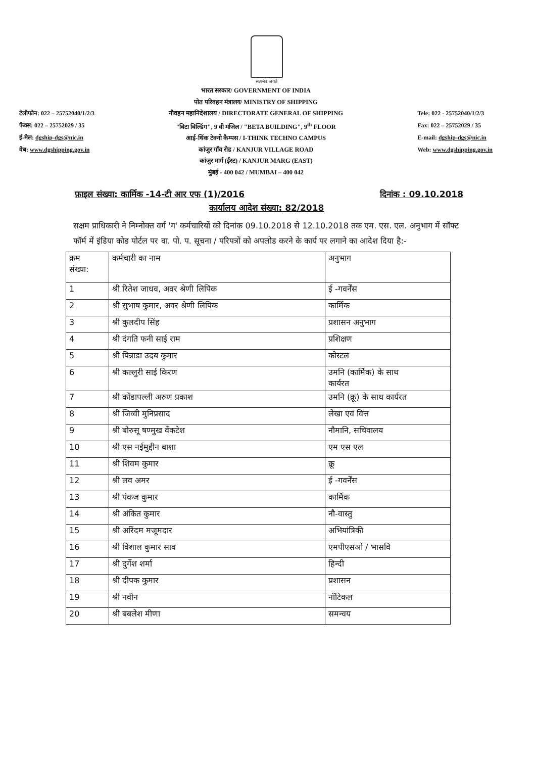सत्यमेव जयते
टेलीफोन: 022 – 25752040/1/2/3
फैक्स: 022 – 25752029 / 35
ई-मेल: dgship-dgs@nic.in
वेब: www.dgshipping.gov.in
भारत सरकार/ GOVERNMENT OF INDIA
पोत परिवहन मंत्रालय/ MINISTRY OF SHIPPING
नौवहन महानिदेशालय / DIRECTORATE GENERAL OF SHIPPING
"बिटा बिल्डिंग", 9 वी मंजिल / "BETA BUILDING", 9<sup>th</sup> FLOOR
आई-थिंक टेक्नो कैम्पस / I-THINK TECHNO CAMPUS
कांजुर गाँव रोड / KANJUR VILLAGE ROAD
कांजुर मार्ग (ईस्ट) / KANJUR MARG (EAST)
मुंबई - 400 042 / MUMBAI – 400 042
Tele: 022 - 25752040/1/2/3
Fax: 022 – 25752029 / 35
E-mail: dgship-dgs@nic.in
Web: www.dgshipping.gov.in
फ़ाइल संख्या: कार्मिक -14-टी आर एफ (1)/2016 दिनांक : 09.10.2018
कार्यालय आदेश संख्या: 82/2018
सक्षम प्राधिकारी ने निम्नोक्त वर्ग 'ग' कर्मचारियों को दिनांक 09.10.2018 से 12.10.2018 तक एम. एस. एल. अनुभाग में सॉफ्ट फॉर्म में इंडिया कोड पोर्टल पर वा. पो. प. सूचना / परिपत्रों को अपलोड करने के कार्य पर लगाने का आदेश दिया है:-
| क्रम संख्या: | कर्मचारी का नाम | अनुभाग |
| 1 | श्री रितेश जाधव, अवर श्रेणी लिपिक | ई -गवर्नेंस |
| 2 | श्री सुभाष कुमार, अवर श्रेणी लिपिक | कार्मिक |
| 3 | श्री कुलदीप सिंह | प्रशासन अनुभाग |
| 4 | श्री दंगति फनी साई राम | प्रशिक्षण |
| 5 | श्री पिन्नाडा उदय कुमार | कोस्टल |
| 6 | श्री कल्लुरी साई किरण | उमनि (कार्मिक) के साथ कार्यरत |
| 7 | श्री कोंडापल्ली अरुण प्रकाश | उमनि (क्रू) के साथ कार्यरत |
| 8 | श्री जिव्वी मुनिप्रसाद | लेखा एवं वित्त |
| 9 | श्री बोरुसू षण्मुख वेंकटेश | नौमानि, सचिवालय |
| 10 | श्री एस नईमुद्दीन बाशा | एम एस एल |
| 11 | श्री शिवम कुमार | क्रू |
| 12 | श्री लव अमर | ई -गवर्नेंस |
| 13 | श्री पंकज कुमार | कार्मिक |
| 14 | श्री अंकित कुमार | नौ-वास्तु |
| 15 | श्री अरिंदम मजूमदार | अभियांत्रिकी |
| 16 | श्री विशाल कुमार साव | एमपीएसओ / भासवि |
| 17 | श्री दुर्गेश शर्मा | हिन्दी |
| 18 | श्री दीपक कुमार | प्रशासन |
| 19 | श्री नवीन | नॉटिकल |
| 20 | श्री बबलेश मीणा | समन्वय |